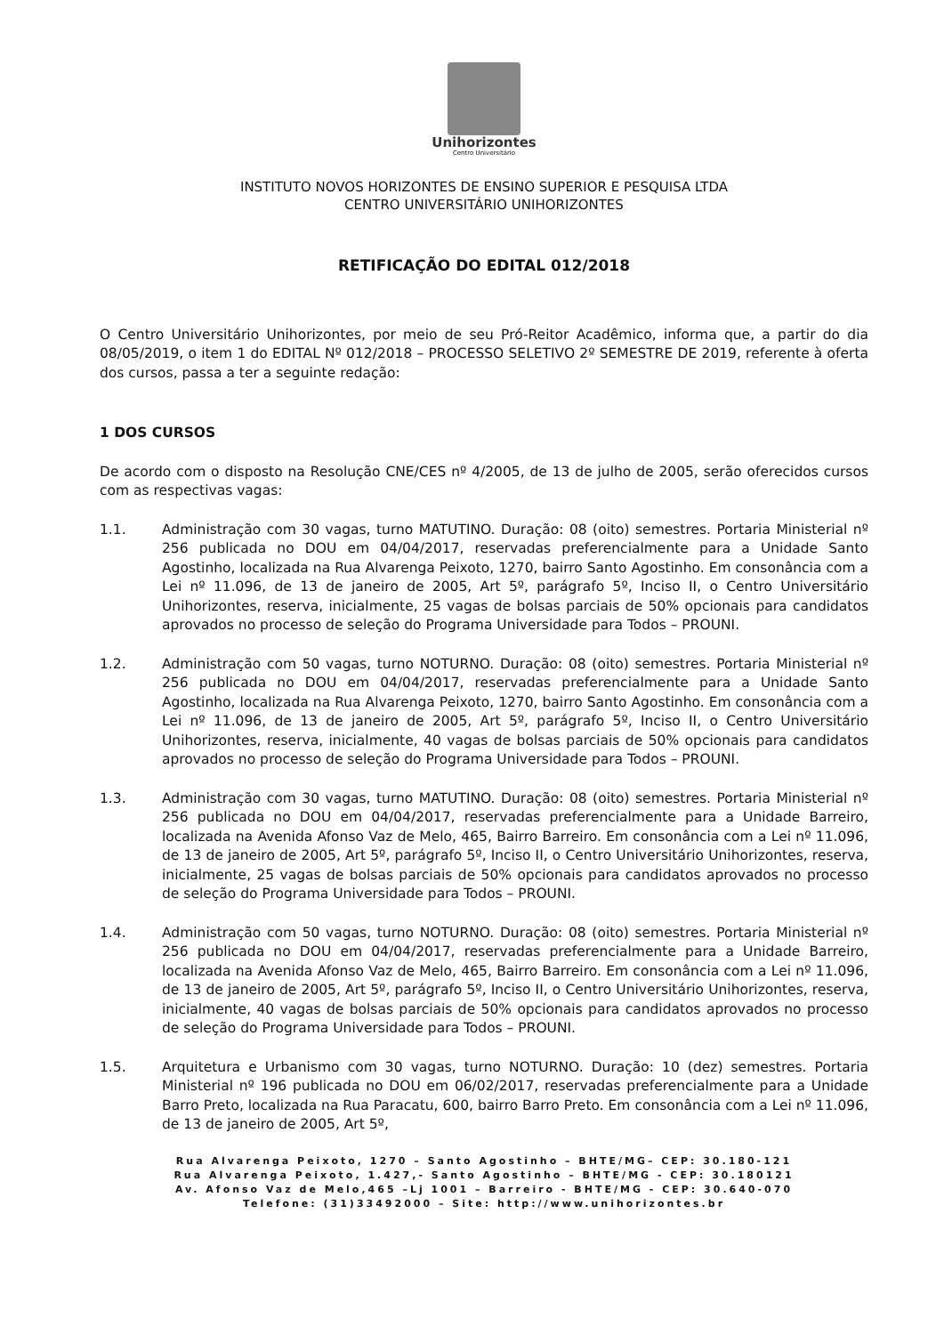Unihorizontes
Centro Universitário
INSTITUTO NOVOS HORIZONTES DE ENSINO SUPERIOR E PESQUISA LTDA
CENTRO UNIVERSITÁRIO UNIHORIZONTES
RETIFICAÇÃO DO EDITAL 012/2018
O Centro Universitário Unihorizontes, por meio de seu Pró-Reitor Acadêmico, informa que, a partir do dia 08/05/2019, o item 1 do EDITAL Nº 012/2018 – PROCESSO SELETIVO 2º SEMESTRE DE 2019, referente à oferta dos cursos, passa a ter a seguinte redação:
1 DOS CURSOS
De acordo com o disposto na Resolução CNE/CES nº 4/2005, de 13 de julho de 2005, serão oferecidos cursos com as respectivas vagas:
1.1. Administração com 30 vagas, turno MATUTINO. Duração: 08 (oito) semestres. Portaria Ministerial nº 256 publicada no DOU em 04/04/2017, reservadas preferencialmente para a Unidade Santo Agostinho, localizada na Rua Alvarenga Peixoto, 1270, bairro Santo Agostinho. Em consonância com a Lei nº 11.096, de 13 de janeiro de 2005, Art 5º, parágrafo 5º, Inciso II, o Centro Universitário Unihorizontes, reserva, inicialmente, 25 vagas de bolsas parciais de 50% opcionais para candidatos aprovados no processo de seleção do Programa Universidade para Todos – PROUNI.
1.2. Administração com 50 vagas, turno NOTURNO. Duração: 08 (oito) semestres. Portaria Ministerial nº 256 publicada no DOU em 04/04/2017, reservadas preferencialmente para a Unidade Santo Agostinho, localizada na Rua Alvarenga Peixoto, 1270, bairro Santo Agostinho. Em consonância com a Lei nº 11.096, de 13 de janeiro de 2005, Art 5º, parágrafo 5º, Inciso II, o Centro Universitário Unihorizontes, reserva, inicialmente, 40 vagas de bolsas parciais de 50% opcionais para candidatos aprovados no processo de seleção do Programa Universidade para Todos – PROUNI.
1.3. Administração com 30 vagas, turno MATUTINO. Duração: 08 (oito) semestres. Portaria Ministerial nº 256 publicada no DOU em 04/04/2017, reservadas preferencialmente para a Unidade Barreiro, localizada na Avenida Afonso Vaz de Melo, 465, Bairro Barreiro. Em consonância com a Lei nº 11.096, de 13 de janeiro de 2005, Art 5º, parágrafo 5º, Inciso II, o Centro Universitário Unihorizontes, reserva, inicialmente, 25 vagas de bolsas parciais de 50% opcionais para candidatos aprovados no processo de seleção do Programa Universidade para Todos – PROUNI.
1.4. Administração com 50 vagas, turno NOTURNO. Duração: 08 (oito) semestres. Portaria Ministerial nº 256 publicada no DOU em 04/04/2017, reservadas preferencialmente para a Unidade Barreiro, localizada na Avenida Afonso Vaz de Melo, 465, Bairro Barreiro. Em consonância com a Lei nº 11.096, de 13 de janeiro de 2005, Art 5º, parágrafo 5º, Inciso II, o Centro Universitário Unihorizontes, reserva, inicialmente, 40 vagas de bolsas parciais de 50% opcionais para candidatos aprovados no processo de seleção do Programa Universidade para Todos – PROUNI.
1.5. Arquitetura e Urbanismo com 30 vagas, turno NOTURNO. Duração: 10 (dez) semestres. Portaria Ministerial nº 196 publicada no DOU em 06/02/2017, reservadas preferencialmente para a Unidade Barro Preto, localizada na Rua Paracatu, 600, bairro Barro Preto. Em consonância com a Lei nº 11.096, de 13 de janeiro de 2005, Art 5º,
Rua Alvarenga Peixoto, 1270 – Santo Agostinho – BHTE/MG– CEP: 30.180-121
Rua Alvarenga Peixoto, 1.427,- Santo Agostinho – BHTE/MG - CEP: 30.180121
Av. Afonso Vaz de Melo,465 –Lj 1001 – Barreiro - BHTE/MG - CEP: 30.640-070
Telefone: (31)33492000 – Site: http://www.unihorizontes.br